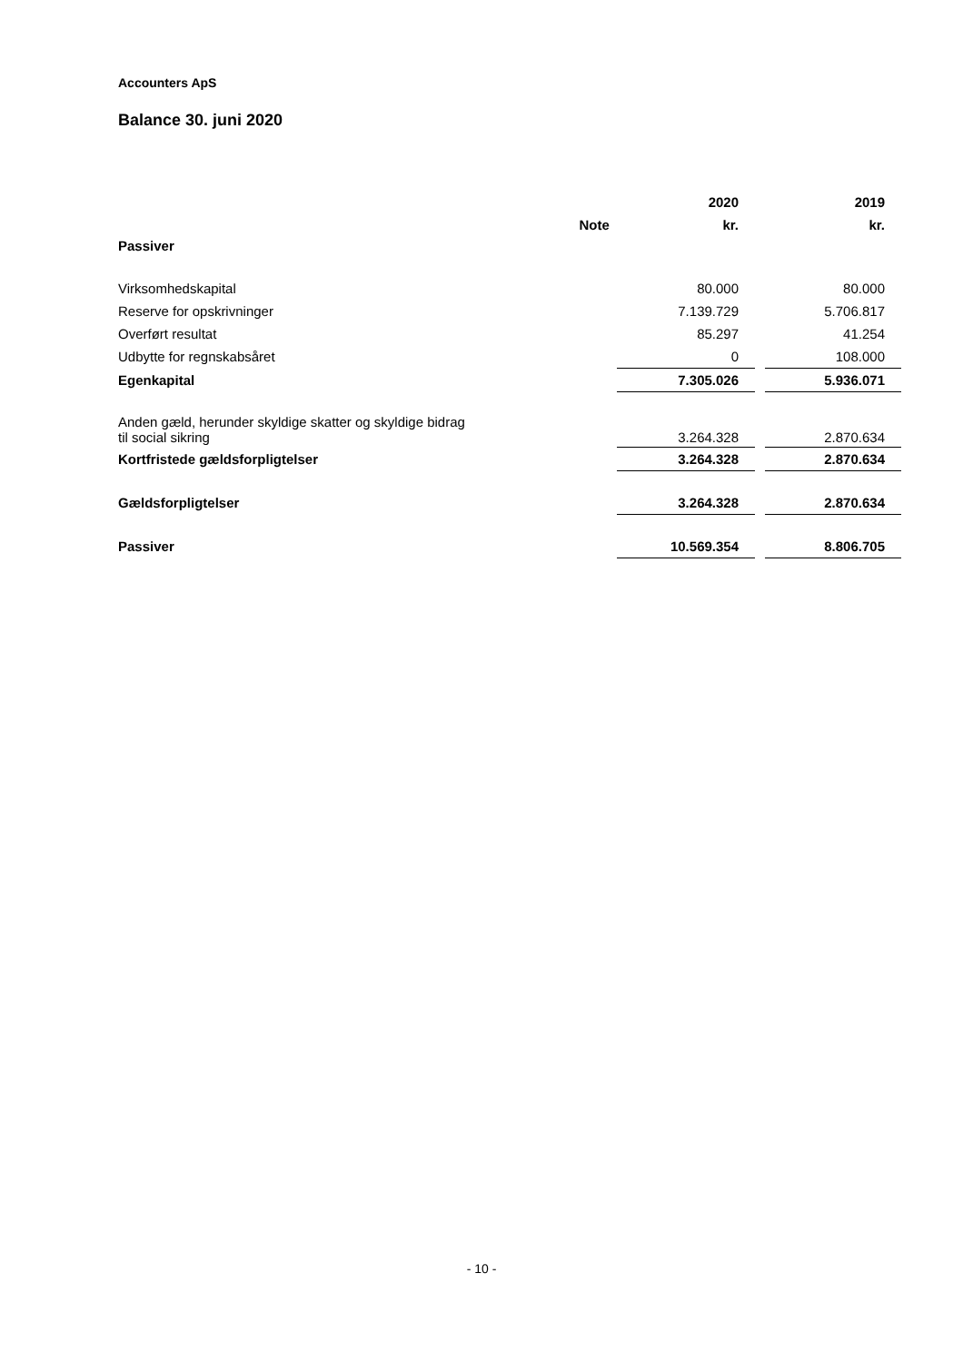Accounters ApS
Balance 30. juni 2020
| | | 2020 | | 2019 |
| --- | --- | --- | --- | --- |
| | Note | kr. | | kr. |
| Passiver | | | | |
| Virksomhedskapital | | 80.000 | | 80.000 |
| Reserve for opskrivninger | | 7.139.729 | | 5.706.817 |
| Overført resultat | | 85.297 | | 41.254 |
| Udbytte for regnskabsåret | | 0 | | 108.000 |
| Egenkapital | | 7.305.026 | | 5.936.071 |
| Anden gæld, herunder skyldige skatter og skyldige bidrag til social sikring | | 3.264.328 | | 2.870.634 |
| Kortfristede gældsforpligtelser | | 3.264.328 | | 2.870.634 |
| Gældsforpligtelser | | 3.264.328 | | 2.870.634 |
| Passiver | | 10.569.354 | | 8.806.705 |
- 10 -